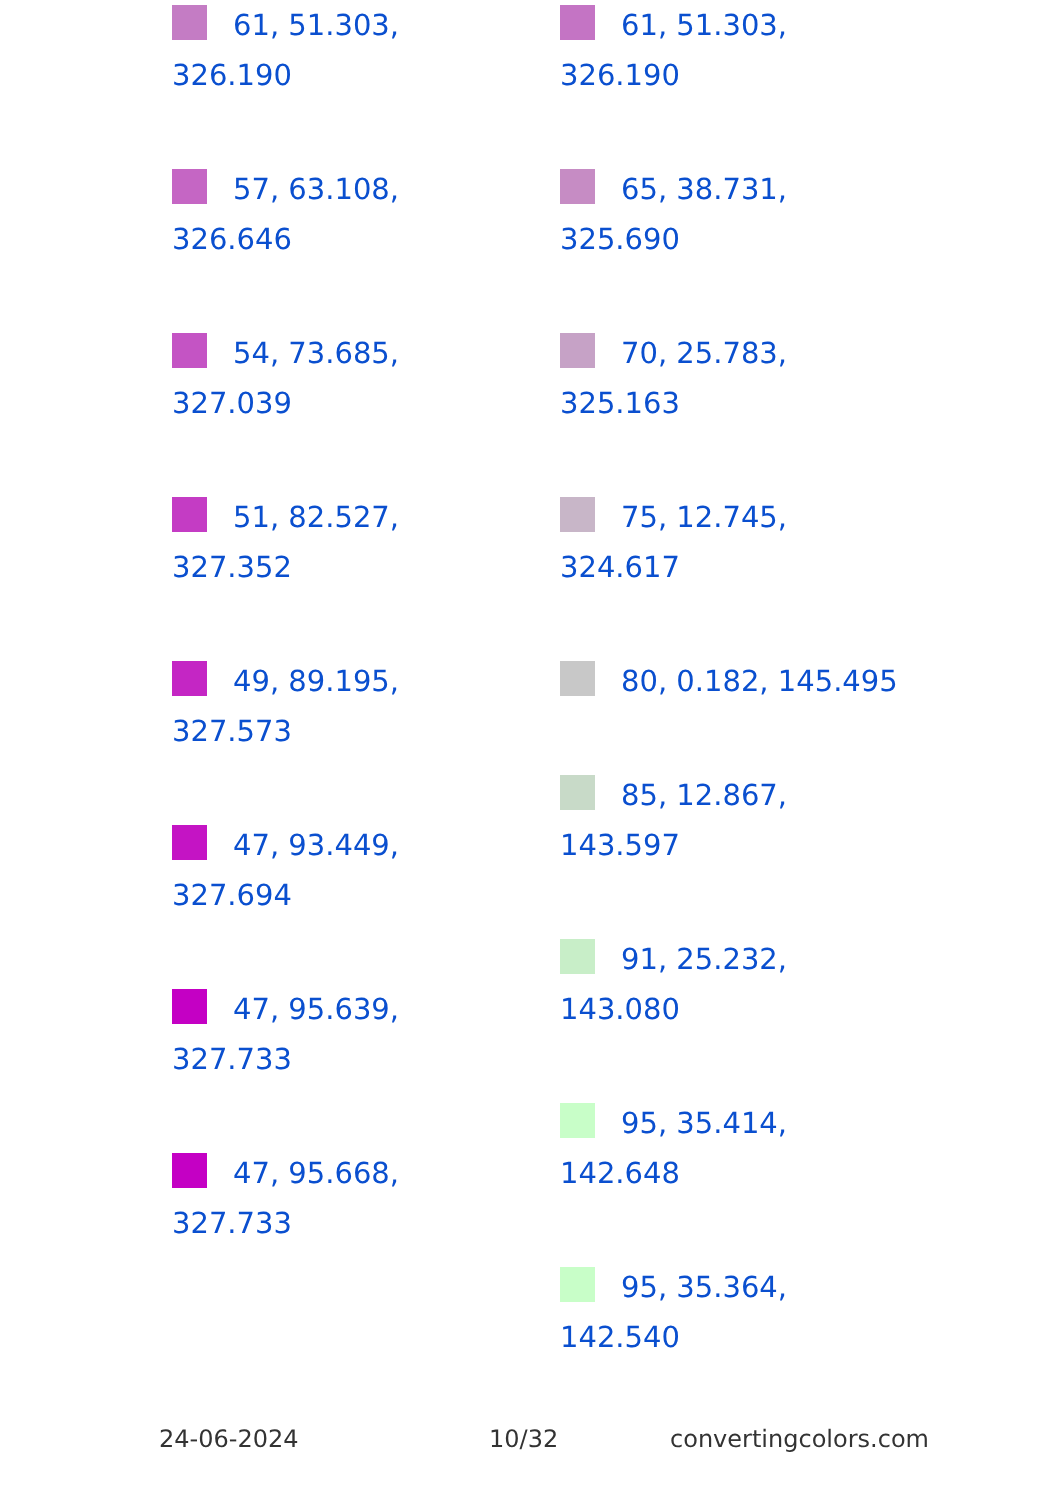61, 51.303, 326.190
57, 63.108, 326.646
54, 73.685, 327.039
51, 82.527, 327.352
49, 89.195, 327.573
47, 93.449, 327.694
47, 95.639, 327.733
47, 95.668, 327.733
61, 51.303, 326.190
65, 38.731, 325.690
70, 25.783, 325.163
75, 12.745, 324.617
80, 0.182, 145.495
85, 12.867, 143.597
91, 25.232, 143.080
95, 35.414, 142.648
95, 35.364, 142.540
24-06-2024 10/32 convertingcolors.com